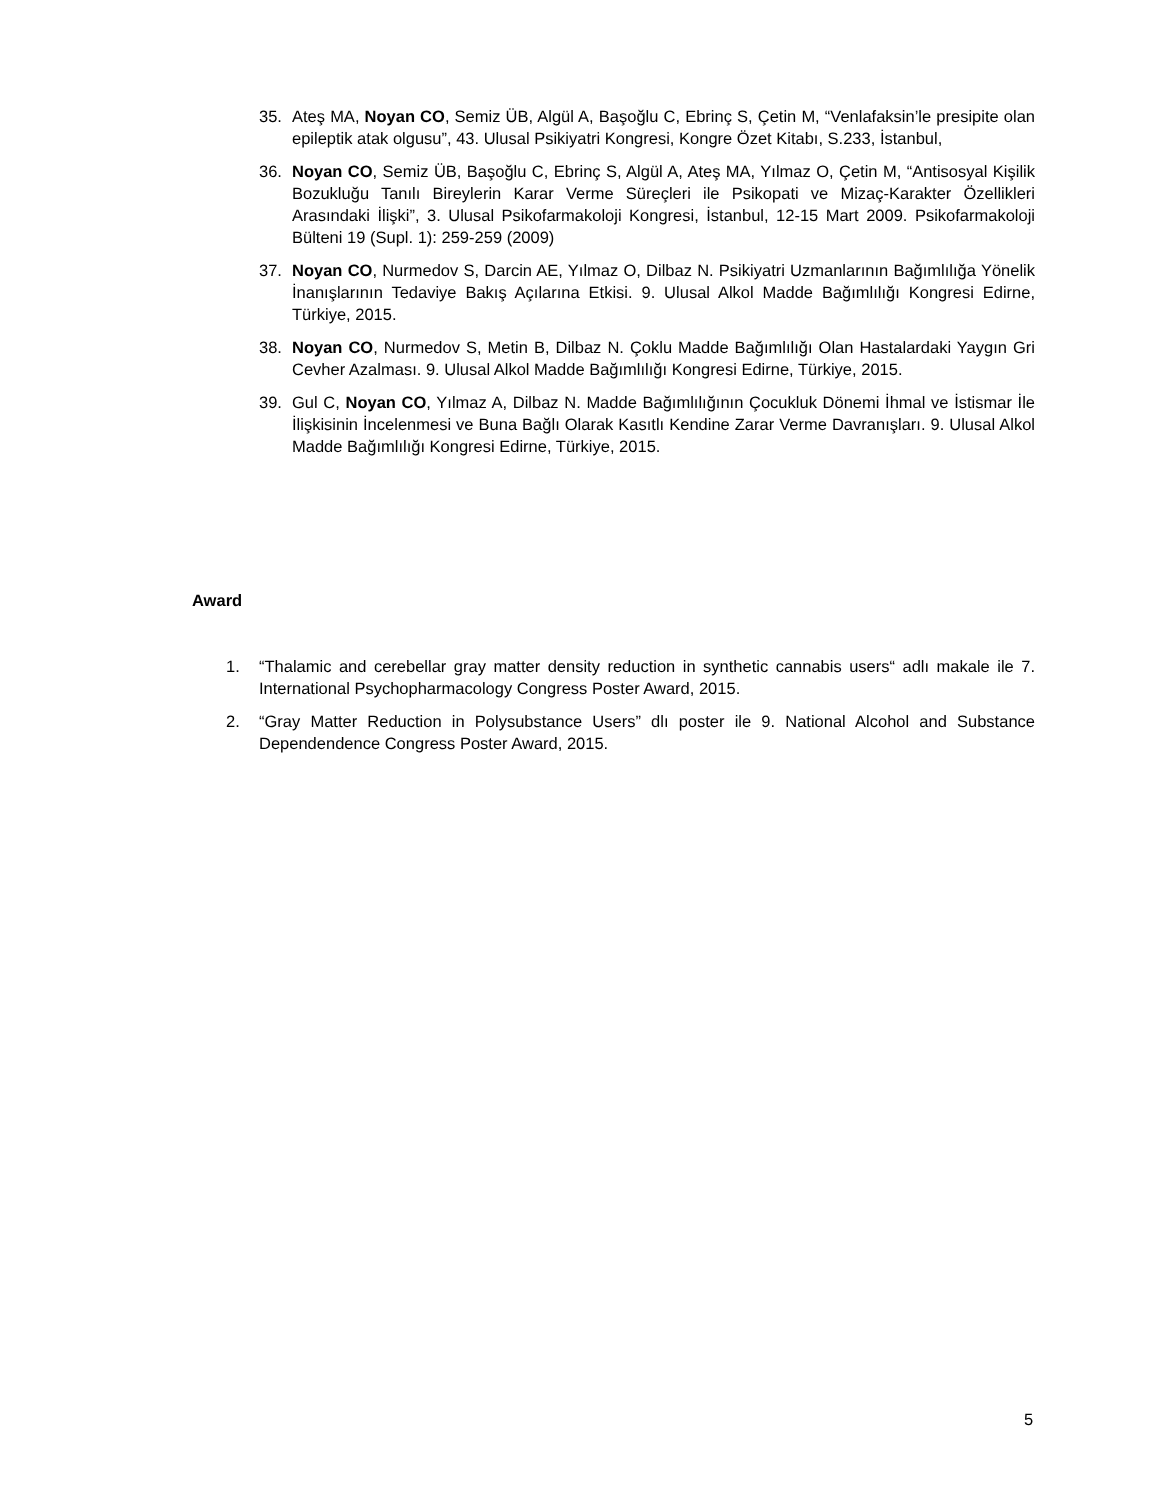35. Ateş MA, Noyan CO, Semiz ÜB, Algül A, Başoğlu C, Ebrinç S, Çetin M, “Venlafaksin’le presipite olan epileptik atak olgusu”, 43. Ulusal Psikiyatri Kongresi, Kongre Özet Kitabı, S.233, İstanbul,
36. Noyan CO, Semiz ÜB, Başoğlu C, Ebrinç S, Algül A, Ateş MA, Yılmaz O, Çetin M, “Antisosyal Kişilik Bozukluğu Tanılı Bireylerin Karar Verme Süreçleri ile Psikopati ve Mizaç-Karakter Özellikleri Arasındaki İlişki”, 3. Ulusal Psikofarmakoloji Kongresi, İstanbul, 12-15 Mart 2009. Psikofarmakoloji Bülteni 19 (Supl. 1): 259-259 (2009)
37. Noyan CO, Nurmedov S, Darcin AE, Yılmaz O, Dilbaz N. Psikiyatri Uzmanlarının Bağımlılığa Yönelik İnanışlarının Tedaviye Bakış Açılarına Etkisi. 9. Ulusal Alkol Madde Bağımlılığı Kongresi Edirne, Türkiye, 2015.
38. Noyan CO, Nurmedov S, Metin B, Dilbaz N. Çoklu Madde Bağımlılığı Olan Hastalardaki Yaygın Gri Cevher Azalması. 9. Ulusal Alkol Madde Bağımlılığı Kongresi Edirne, Türkiye, 2015.
39. Gul C, Noyan CO, Yılmaz A, Dilbaz N. Madde Bağımlılığının Çocukluk Dönemi İhmal ve İstismar İle İlişkisinin İncelenmesi ve Buna Bağlı Olarak Kasıtlı Kendine Zarar Verme Davranışları. 9. Ulusal Alkol Madde Bağımlılığı Kongresi Edirne, Türkiye, 2015.
Award
1. “Thalamic and cerebellar gray matter density reduction in synthetic cannabis users“ adlı makale ile 7. International Psychopharmacology Congress Poster Award, 2015.
2. “Gray Matter Reduction in Polysubstance Users” dlı poster ile 9. National Alcohol and Substance Dependendence Congress Poster Award, 2015.
5